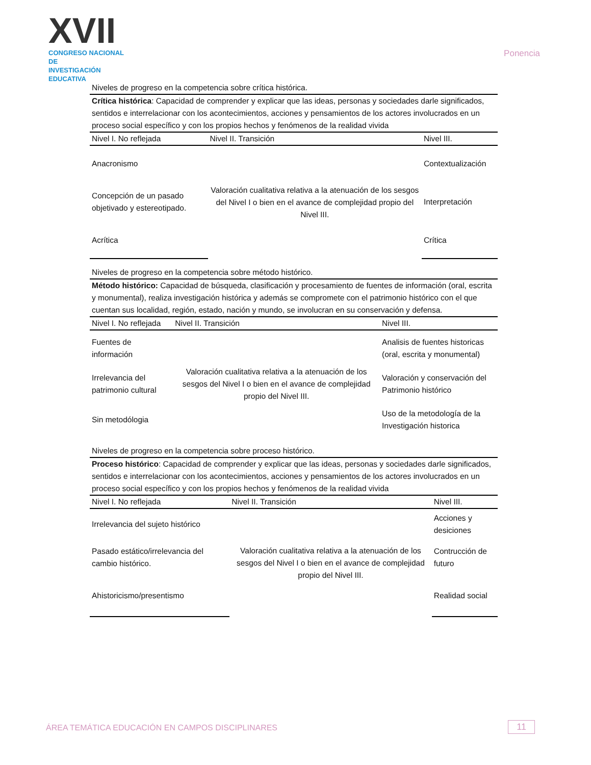XVII
CONGRESO NACIONAL DE
INVESTIGACIÓN EDUCATIVA
Ponencia
| Niveles de progreso en la competencia sobre crítica histórica. | | |
| Crítica histórica : Capacidad de comprender y explicar que las ideas, personas y sociedades darle significados, sentidos e interrelacionar con los acontecimientos, acciones y pensamientos de los actores involucrados en un proceso social específico y con los propios hechos y fenómenos de la realidad vivida | | |
| Nivel I. No reflejada | Nivel II. Transición | Nivel III. |
| Anacronismo | Valoración cualitativa relativa a la atenuación de los sesgos del Nivel I o bien en el avance de complejidad propio del Nivel III. | Contextualización |
| Concepción de un pasado objetivado y estereotipado. | | Interpretación |
| Acrítica | | Crítica |
| Niveles de progreso en la competencia sobre método histórico. | | |
| Método histórico: Capacidad de búsqueda, clasificación y procesamiento de fuentes de información (oral, escrita y monumental), realiza investigación histórica y además se compromete con el patrimonio histórico con el que cuentan sus localidad, región, estado, nación y mundo, se involucran en su conservación y defensa. | | |
| Nivel I. No reflejada | Nivel II. Transición | Nivel III. |
| Fuentes de información | Valoración cualitativa relativa a la atenuación de los sesgos del Nivel I o bien en el avance de complejidad propio del Nivel III. | Analisis de fuentes historicas (oral, escrita y monumental) |
| Irrelevancia del patrimonio cultural | | Valoración y conservación del Patrimonio histórico |
| Sin metodólogia | | Uso de la metodología de la Investigación historica |
| Niveles de progreso en la competencia sobre proceso histórico. | | |
| Proceso histórico : Capacidad de comprender y explicar que las ideas, personas y sociedades darle significados, sentidos e interrelacionar con los acontecimientos, acciones y pensamientos de los actores involucrados en un proceso social específico y con los propios hechos y fenómenos de la realidad vivida | | |
| Nivel I. No reflejada | Nivel II. Transición | Nivel III. |
| Irrelevancia del sujeto histórico | Valoración cualitativa relativa a la atenuación de los sesgos del Nivel I o bien en el avance de complejidad propio del Nivel III. | Acciones y desiciones |
| Pasado estático/irrelevancia del cambio histórico. | | Contrucción de futuro |
| Ahistoricismo/presentismo | | Realidad social |
ÁREA TEMÁTICA EDUCACIÓN EN CAMPOS DISCIPLINARES
11